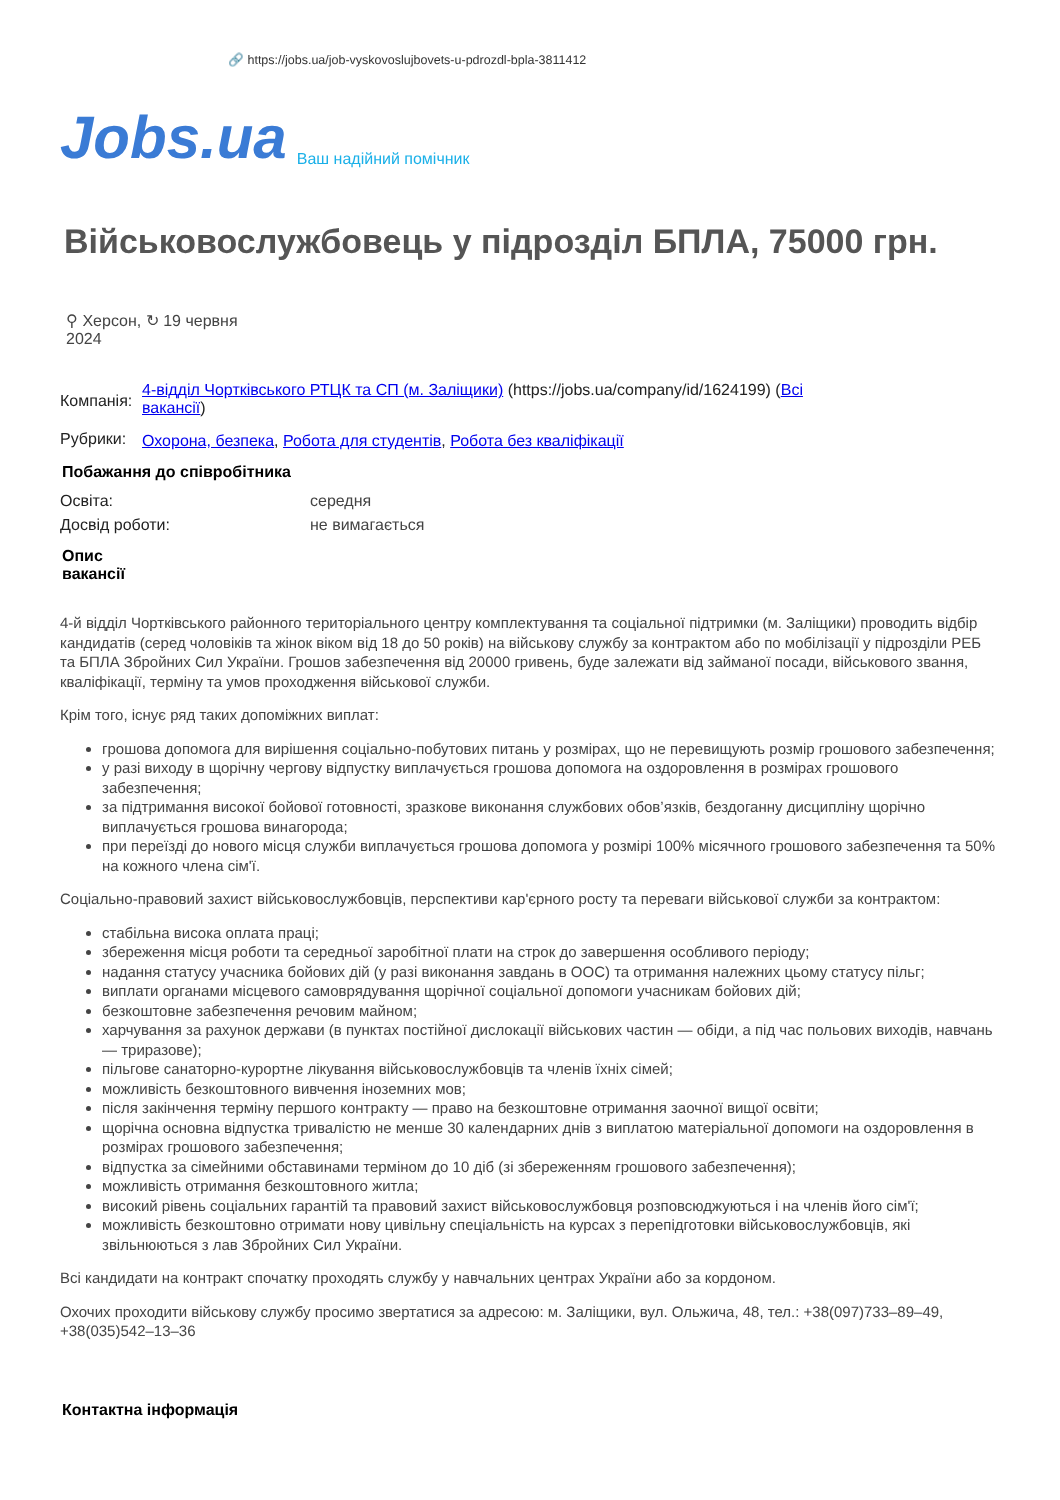🔗 https://jobs.ua/job-vyskovoslujbovets-u-pdrozdl-bpla-3811412
Jobs.ua Ваш надійний помічник
Військовослужбовець у підрозділ БПЛА, 75000 грн.
⚲ Херсон, ↻ 19 червня 2024
| Компанія: | 4-відділ Чортківського РТЦК та СП (м. Заліщики) (https://jobs.ua/company/id/1624199) ( Всі вакансії ) |
| Рубрики: | Охорона, безпека , Робота для студентів , Робота без кваліфікації |
Побажання до співробітника
| Освіта: | середня |
| Досвід роботи: | не вимагається |
Опис
вакансії
4-й відділ Чортківського районного територіального центру комплектування та соціальної підтримки (м. Заліщики) проводить відбір кандидатів (серед чоловіків та жінок віком від 18 до 50 років) на військову службу за контрактом або по мобілізації у підрозділи РЕБ та БПЛА Збройних Сил України. Грошов забезпечення від 20000 гривень, буде залежати від займаної посади, військового звання, кваліфікації, терміну та умов проходження військової служби.
Крім того, існує ряд таких допоміжних виплат:
грошова допомога для вирішення соціально-побутових питань у розмірах, що не перевищують розмір грошового забезпечення;
у разі виходу в щорічну чергову відпустку виплачується грошова допомога на оздоровлення в розмірах грошового забезпечення;
за підтримання високої бойової готовності, зразкове виконання службових обов’язків, бездоганну дисципліну щорічно виплачується грошова винагорода;
при переїзді до нового місця служби виплачується грошова допомога у розмірі 100% місячного грошового забезпечення та 50% на кожного члена сім'ї.
Соціально-правовий захист військовослужбовців, перспективи кар'єрного росту та переваги військової служби за контрактом:
стабільна висока оплата праці;
збереження місця роботи та середньої заробітної плати на строк до завершення особливого періоду;
надання статусу учасника бойових дій (у разі виконання завдань в ООС) та отримання належних цьому статусу пільг;
виплати органами місцевого самоврядування щорічної соціальної допомоги учасникам бойових дій;
безкоштовне забезпечення речовим майном;
харчування за рахунок держави (в пунктах постійної дислокації військових частин — обіди, а під час польових виходів, навчань — триразове);
пільгове санаторно-курортне лікування військовослужбовців та членів їхніх сімей;
можливість безкоштовного вивчення іноземних мов;
після закінчення терміну першого контракту — право на безкоштовне отримання заочної вищої освіти;
щорічна основна відпустка тривалістю не менше 30 календарних днів з виплатою матеріальної допомоги на оздоровлення в розмірах грошового забезпечення;
відпустка за сімейними обставинами терміном до 10 діб (зі збереженням грошового забезпечення);
можливість отримання безкоштовного житла;
високий рівень соціальних гарантій та правовий захист військовослужбовця розповсюджуються і на членів його сім'ї;
можливість безкоштовно отримати нову цивільну спеціальність на курсах з перепідготовки військовослужбовців, які звільнюються з лав Збройних Сил України.
Всі кандидати на контракт спочатку проходять службу у навчальних центрах України або за кордоном.
Охочих проходити військову службу просимо звертатися за адресою: м. Заліщики, вул. Ольжича, 48, тел.: +38(097)733–89–49, +38(035)542–13–36
Контактна інформація